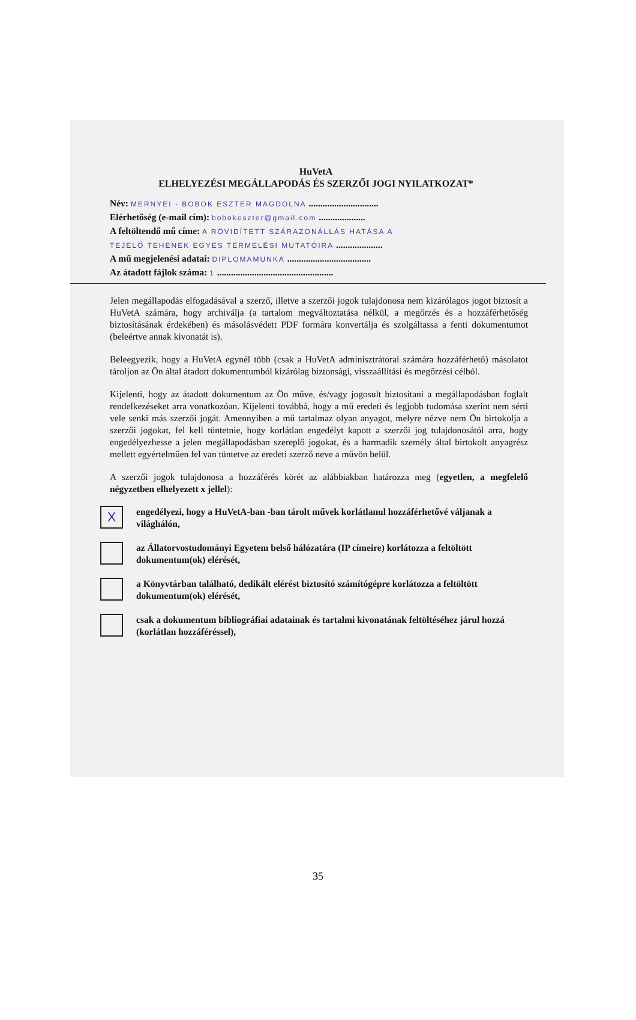HuVetA
ELHELYEZÉSI MEGÁLLAPODÁS ÉS SZERZŐI JOGI NYILATKOZAT*
Név: MERNYEI - BOBOK ESZTER MAGDOLNA ..............................
Elérhetőség (e-mail cím): bobokeszter@gmail.com ....................
A feltöltendő mű címe: A RÖVIDÍTETT SZÁRAZONÁLLÁS HATÁSA A
TEJELŐ TEHENEK EGYES TERMELÉSI MUTATÓIRA ....................
A mű megjelenési adatai: DIPLOMAMUNKA ....................................
Az átadott fájlok száma: 1 ..................................................
Jelen megállapodás elfogadásával a szerző, illetve a szerzői jogok tulajdonosa nem kizárólagos jogot biztosít a HuVetA számára, hogy archiválja (a tartalom megváltoztatása nélkül, a megőrzés és a hozzáférhetőség biztosításának érdekében) és másolásvédett PDF formára konvertálja és szolgáltassa a fenti dokumentumot (beleértve annak kivonatát is).
Beleegyezik, hogy a HuVetA egynél több (csak a HuVetA adminisztrátorai számára hozzáférhető) másolatot tároljon az Ön által átadott dokumentumból kizárólag biztonsági, visszaállítási és megőrzési célból.
Kijelenti, hogy az átadott dokumentum az Ön műve, és/vagy jogosult biztosítani a megállapodásban foglalt rendelkezéseket arra vonatkozóan. Kijelenti továbbá, hogy a mű eredeti és legjobb tudomása szerint nem sérti vele senki más szerzői jogát. Amennyiben a mű tartalmaz olyan anyagot, melyre nézve nem Ön birtokolja a szerzői jogokat, fel kell tüntetnie, hogy korlátlan engedélyt kapott a szerzői jog tulajdonosától arra, hogy engedélyezhesse a jelen megállapodásban szereplő jogokat, és a harmadik személy által birtokolt anyagrész mellett egyértelműen fel van tüntetve az eredeti szerző neve a művön belül.
A szerzői jogok tulajdonosa a hozzáférés körét az alábbiakban határozza meg (egyetlen, a megfelelő négyzetben elhelyezett x jellel):
X
engedélyezi, hogy a HuVetA-ban -ban tárolt művek korlátlanul hozzáférhetővé váljanak a világhálón,
az Állatorvostudományi Egyetem belső hálózatára (IP címeire) korlátozza a feltöltött dokumentum(ok) elérését,
a Könyvtárban található, dedikált elérést biztosító számítógépre korlátozza a feltöltött dokumentum(ok) elérését,
csak a dokumentum bibliográfiai adatainak és tartalmi kivonatának feltöltéséhez járul hozzá (korlátlan hozzáféréssel),
35